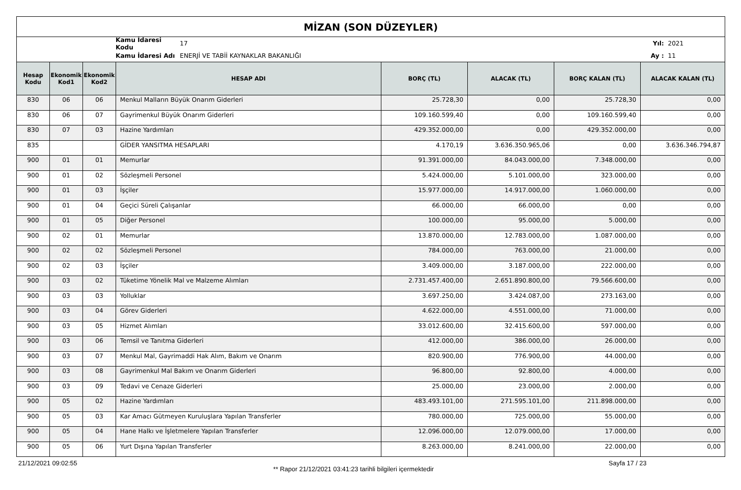MİZAN (SON DÜZEYLER)
Kamu İdaresi Kodu 17 Yıl: 2021
Kamu İdaresi Adı ENERJİ VE TABİİ KAYNAKLAR BAKANLIĞI Ay : 11
| Hesap Kodu | Ekonomik Kod1 | Ekonomik Kod2 | HESAP ADI | BORÇ (TL) | ALACAK (TL) | BORÇ KALAN (TL) | ALACAK KALAN (TL) |
| --- | --- | --- | --- | --- | --- | --- | --- |
| 830 | 06 | 06 | Menkul Malların Büyük Onarım Giderleri | 25.728,30 | 0,00 | 25.728,30 | 0,00 |
| 830 | 06 | 07 | Gayrimenkul Büyük Onarım Giderleri | 109.160.599,40 | 0,00 | 109.160.599,40 | 0,00 |
| 830 | 07 | 03 | Hazine Yardımları | 429.352.000,00 | 0,00 | 429.352.000,00 | 0,00 |
| 835 | | | GİDER YANSITMA HESAPLARI | 4.170,19 | 3.636.350.965,06 | 0,00 | 3.636.346.794,87 |
| 900 | 01 | 01 | Memurlar | 91.391.000,00 | 84.043.000,00 | 7.348.000,00 | 0,00 |
| 900 | 01 | 02 | Sözleşmeli Personel | 5.424.000,00 | 5.101.000,00 | 323.000,00 | 0,00 |
| 900 | 01 | 03 | İşçiler | 15.977.000,00 | 14.917.000,00 | 1.060.000,00 | 0,00 |
| 900 | 01 | 04 | Geçici Süreli Çalışanlar | 66.000,00 | 66.000,00 | 0,00 | 0,00 |
| 900 | 01 | 05 | Diğer Personel | 100.000,00 | 95.000,00 | 5.000,00 | 0,00 |
| 900 | 02 | 01 | Memurlar | 13.870.000,00 | 12.783.000,00 | 1.087.000,00 | 0,00 |
| 900 | 02 | 02 | Sözleşmeli Personel | 784.000,00 | 763.000,00 | 21.000,00 | 0,00 |
| 900 | 02 | 03 | İşçiler | 3.409.000,00 | 3.187.000,00 | 222.000,00 | 0,00 |
| 900 | 03 | 02 | Tüketime Yönelik Mal ve Malzeme Alımları | 2.731.457.400,00 | 2.651.890.800,00 | 79.566.600,00 | 0,00 |
| 900 | 03 | 03 | Yolluklar | 3.697.250,00 | 3.424.087,00 | 273.163,00 | 0,00 |
| 900 | 03 | 04 | Görev Giderleri | 4.622.000,00 | 4.551.000,00 | 71.000,00 | 0,00 |
| 900 | 03 | 05 | Hizmet Alımları | 33.012.600,00 | 32.415.600,00 | 597.000,00 | 0,00 |
| 900 | 03 | 06 | Temsil ve Tanıtma Giderleri | 412.000,00 | 386.000,00 | 26.000,00 | 0,00 |
| 900 | 03 | 07 | Menkul Mal, Gayrimaddi Hak Alım, Bakım ve Onarım | 820.900,00 | 776.900,00 | 44.000,00 | 0,00 |
| 900 | 03 | 08 | Gayrimenkul Mal Bakım ve Onarım Giderleri | 96.800,00 | 92.800,00 | 4.000,00 | 0,00 |
| 900 | 03 | 09 | Tedavi ve Cenaze Giderleri | 25.000,00 | 23.000,00 | 2.000,00 | 0,00 |
| 900 | 05 | 02 | Hazine Yardımları | 483.493.101,00 | 271.595.101,00 | 211.898.000,00 | 0,00 |
| 900 | 05 | 03 | Kar Amacı Gütmeyen Kuruluşlara Yapılan Transferler | 780.000,00 | 725.000,00 | 55.000,00 | 0,00 |
| 900 | 05 | 04 | Hane Halkı ve İşletmelere Yapılan Transferler | 12.096.000,00 | 12.079.000,00 | 17.000,00 | 0,00 |
| 900 | 05 | 06 | Yurt Dışına Yapılan Transferler | 8.263.000,00 | 8.241.000,00 | 22.000,00 | 0,00 |
21/12/2021 09:02:55
** Rapor 21/12/2021 03:41:23 tarihli bilgileri içermektedir
Sayfa 17 / 23